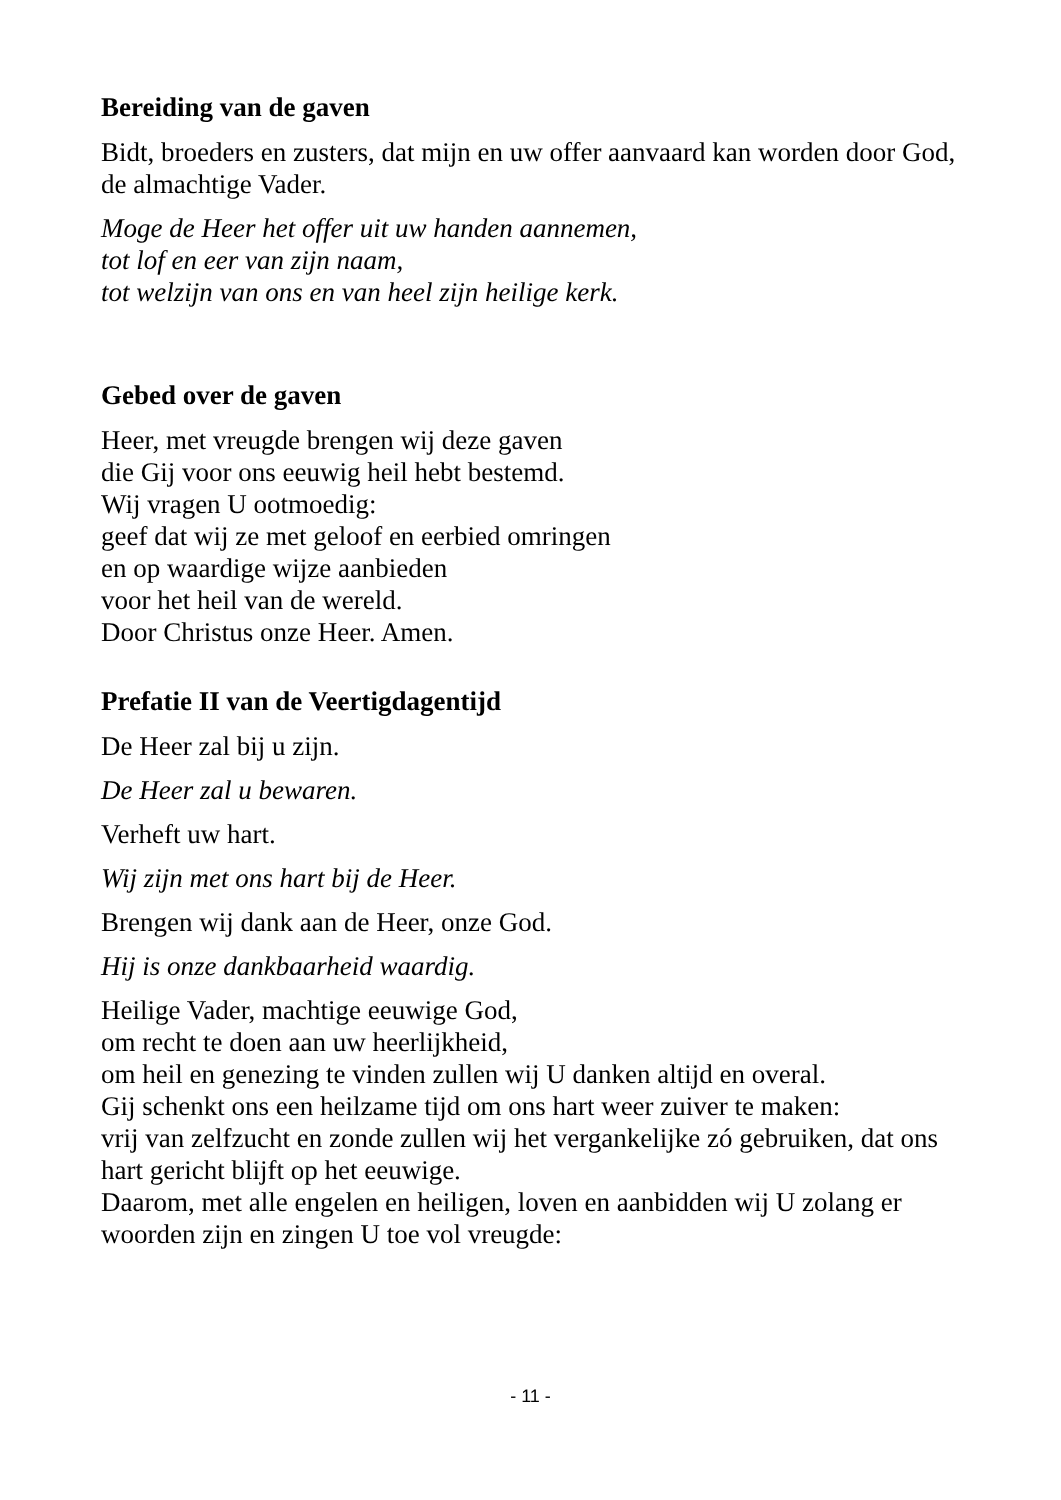Bereiding van de gaven
Bidt, broeders en zusters, dat mijn en uw offer aanvaard kan worden door God, de almachtige Vader.
Moge de Heer het offer uit uw handen aannemen,
tot lof en eer van zijn naam,
tot welzijn van ons en van heel zijn heilige kerk.
Gebed over de gaven
Heer, met vreugde brengen wij deze gaven
die Gij voor ons eeuwig heil hebt bestemd.
Wij vragen U ootmoedig:
geef dat wij ze met geloof en eerbied omringen
en op waardige wijze aanbieden
voor het heil van de wereld.
Door Christus onze Heer. Amen.
Prefatie II van de Veertigdagentijd
De Heer zal bij u zijn.
De Heer zal u bewaren.
Verheft uw hart.
Wij zijn met ons hart bij de Heer.
Brengen wij dank aan de Heer, onze God.
Hij is onze dankbaarheid waardig.
Heilige Vader, machtige eeuwige God,
om recht te doen aan uw heerlijkheid,
om heil en genezing te vinden zullen wij U danken altijd en overal.
Gij schenkt ons een heilzame tijd om ons hart weer zuiver te maken:
vrij van zelfzucht en zonde zullen wij het vergankelijke zó gebruiken, dat ons hart gericht blijft op het eeuwige.
Daarom, met alle engelen en heiligen, loven en aanbidden wij U zolang er woorden zijn en zingen U toe vol vreugde:
- 11 -